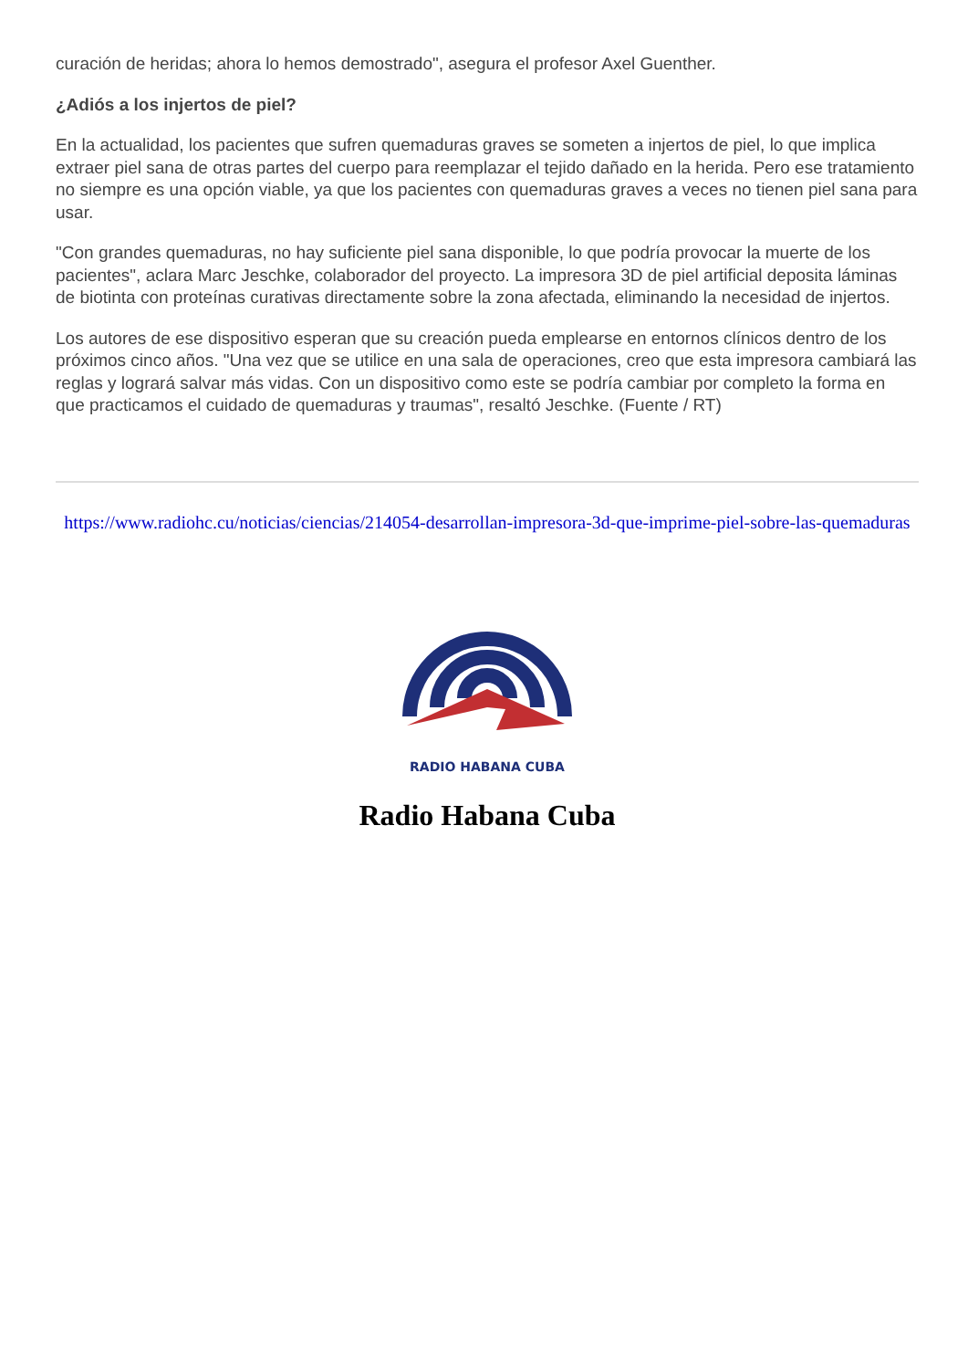curación de heridas; ahora lo hemos demostrado", asegura el profesor Axel Guenther.
¿Adiós a los injertos de piel?
En la actualidad, los pacientes que sufren quemaduras graves se someten a injertos de piel, lo que implica extraer piel sana de otras partes del cuerpo para reemplazar el tejido dañado en la herida. Pero ese tratamiento no siempre es una opción viable, ya que los pacientes con quemaduras graves a veces no tienen piel sana para usar.
"Con grandes quemaduras, no hay suficiente piel sana disponible, lo que podría provocar la muerte de los pacientes", aclara Marc Jeschke, colaborador del proyecto. La impresora 3D de piel artificial deposita láminas de biotinta con proteínas curativas directamente sobre la zona afectada, eliminando la necesidad de injertos.
Los autores de ese dispositivo esperan que su creación pueda emplearse en entornos clínicos dentro de los próximos cinco años. "Una vez que se utilice en una sala de operaciones, creo que esta impresora cambiará las reglas y logrará salvar más vidas. Con un dispositivo como este se podría cambiar por completo la forma en que practicamos el cuidado de quemaduras y traumas", resaltó Jeschke. (Fuente / RT)
https://www.radiohc.cu/noticias/ciencias/214054-desarrollan-impresora-3d-que-imprime-piel-sobre-las-quemaduras
RADIO HABANA CUBA
Radio Habana Cuba